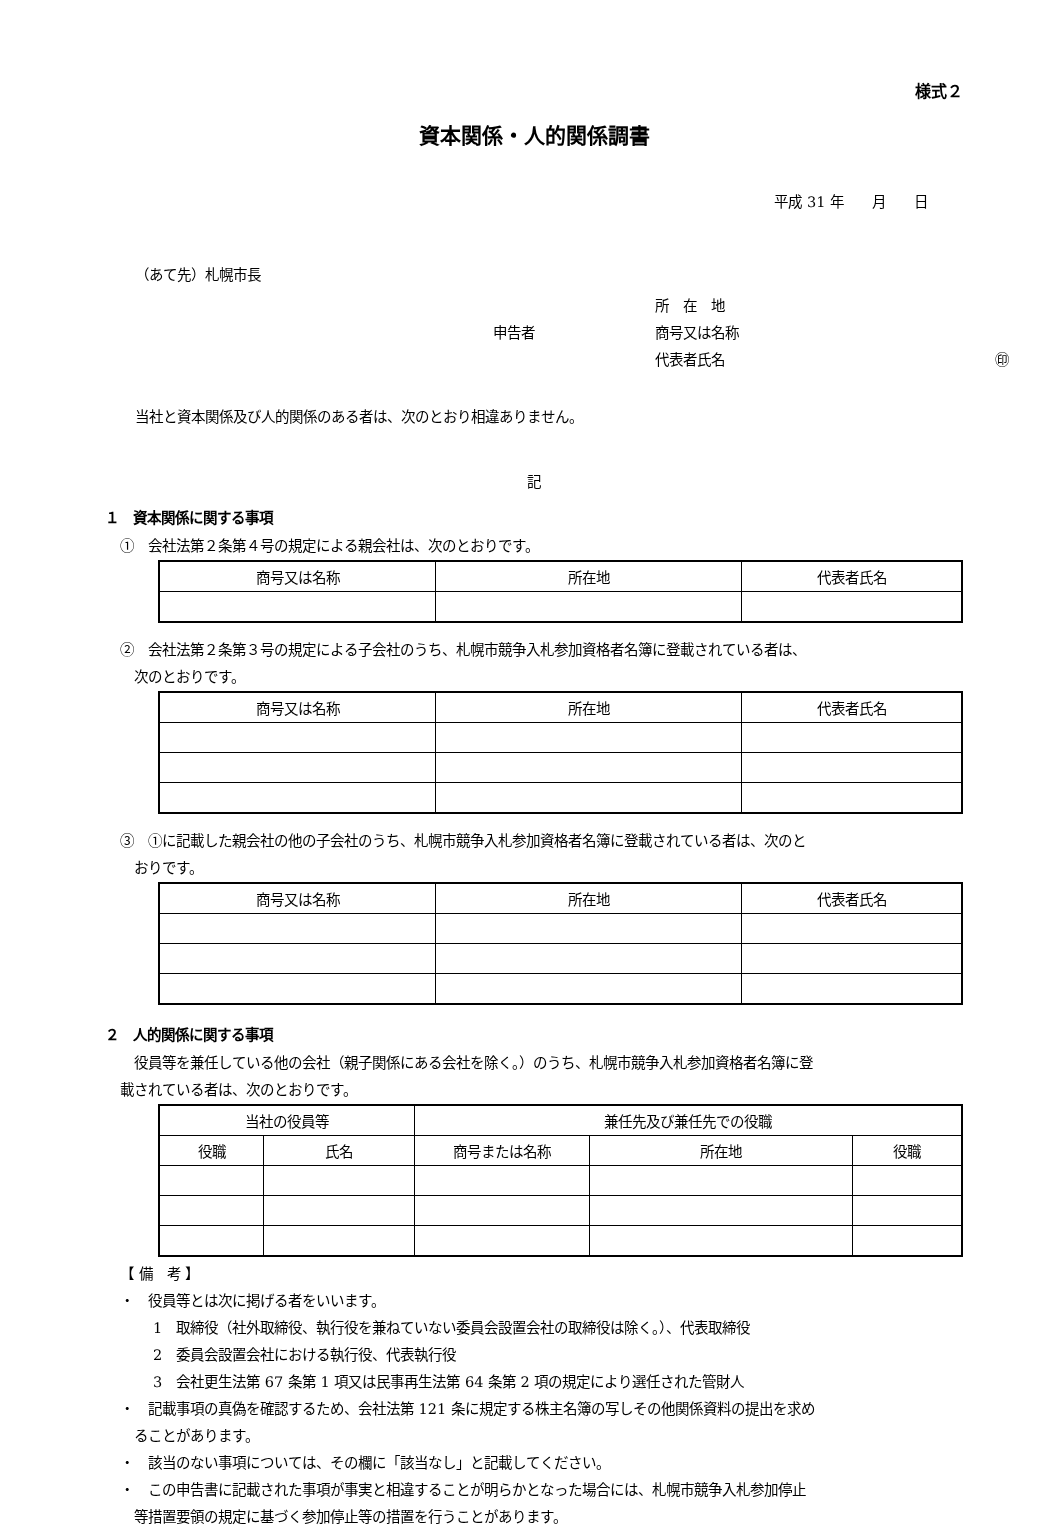様式２
資本関係・人的関係調書
平成 31 年　　月　　日
（あて先）札幌市長
所　在　地 申告者 商号又は名称 代表者氏名 ㊞
当社と資本関係及び人的関係のある者は、次のとおり相違ありません。
記
１　資本関係に関する事項
①　会社法第２条第４号の規定による親会社は、次のとおりです。
| 商号又は名称 | 所在地 | 代表者氏名 |
| --- | --- | --- |
②　会社法第２条第３号の規定による子会社のうち、札幌市競争入札参加資格者名簿に登載されている者は、
　次のとおりです。
| 商号又は名称 | 所在地 | 代表者氏名 |
| --- | --- | --- |
③　①に記載した親会社の他の子会社のうち、札幌市競争入札参加資格者名簿に登載されている者は、次のと
　おりです。
| 商号又は名称 | 所在地 | 代表者氏名 |
| --- | --- | --- |
２　人的関係に関する事項
　役員等を兼任している他の会社（親子関係にある会社を除く。）のうち、札幌市競争入札参加資格者名簿に登
載されている者は、次のとおりです。
| 当社の役員等 | | 兼任先及び兼任先での役職 | | |
| --- | --- | --- | --- | --- |
| 役職 | 氏名 | 商号または名称 | 所在地 | 役職 |
【 備　考 】
・　役員等とは次に掲げる者をいいます。
1　取締役（社外取締役、執行役を兼ねていない委員会設置会社の取締役は除く。）、代表取締役
2　委員会設置会社における執行役、代表執行役
3　会社更生法第 67 条第 1 項又は民事再生法第 64 条第 2 項の規定により選任された管財人
・　記載事項の真偽を確認するため、会社法第 121 条に規定する株主名簿の写しその他関係資料の提出を求め
　ることがあります。
・　該当のない事項については、その欄に「該当なし」と記載してください。
・　この申告書に記載された事項が事実と相違することが明らかとなった場合には、札幌市競争入札参加停止
　等措置要領の規定に基づく参加停止等の措置を行うことがあります。